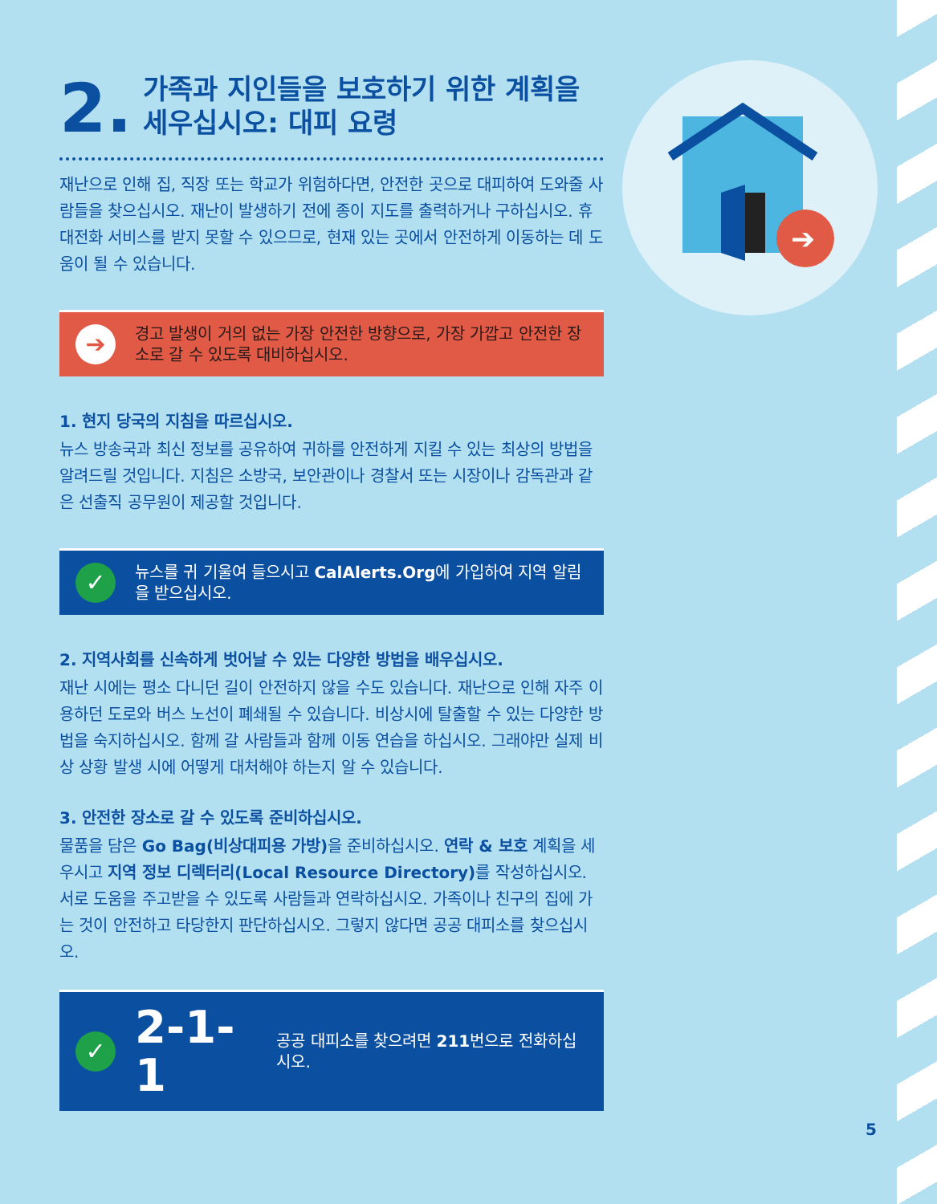➔
2.
가족과 지인들을 보호하기 위한 계획을 세우십시오: 대피 요령
재난으로 인해 집, 직장 또는 학교가 위험하다면, 안전한 곳으로 대피하여 도와줄 사람들을 찾으십시오. 재난이 발생하기 전에 종이 지도를 출력하거나 구하십시오. 휴대전화 서비스를 받지 못할 수 있으므로, 현재 있는 곳에서 안전하게 이동하는 데 도움이 될 수 있습니다.
➔
경고 발생이 거의 없는 가장 안전한 방향으로, 가장 가깝고 안전한 장소로 갈 수 있도록 대비하십시오.
1. 현지 당국의 지침을 따르십시오.
뉴스 방송국과 최신 정보를 공유하여 귀하를 안전하게 지킬 수 있는 최상의 방법을 알려드릴 것입니다. 지침은 소방국, 보안관이나 경찰서 또는 시장이나 감독관과 같은 선출직 공무원이 제공할 것입니다.
✓
뉴스를 귀 기울여 들으시고 CalAlerts.Org에 가입하여 지역 알림을 받으십시오.
2. 지역사회를 신속하게 벗어날 수 있는 다양한 방법을 배우십시오.
재난 시에는 평소 다니던 길이 안전하지 않을 수도 있습니다. 재난으로 인해 자주 이용하던 도로와 버스 노선이 폐쇄될 수 있습니다. 비상시에 탈출할 수 있는 다양한 방법을 숙지하십시오. 함께 갈 사람들과 함께 이동 연습을 하십시오. 그래야만 실제 비상 상황 발생 시에 어떻게 대처해야 하는지 알 수 있습니다.
3. 안전한 장소로 갈 수 있도록 준비하십시오.
물품을 담은 Go Bag(비상대피용 가방) 을 준비하십시오. 연락 & 보호 계획을 세우시고 지역 정보 디렉터리(Local Resource Directory) 를 작성하십시오. 서로 도움을 주고받을 수 있도록 사람들과 연락하십시오. 가족이나 친구의 집에 가는 것이 안전하고 타당한지 판단하십시오. 그렇지 않다면 공공 대피소를 찾으십시오.
✓
2-1-1
공공 대피소를 찾으려면 211번으로 전화하십시오.
5